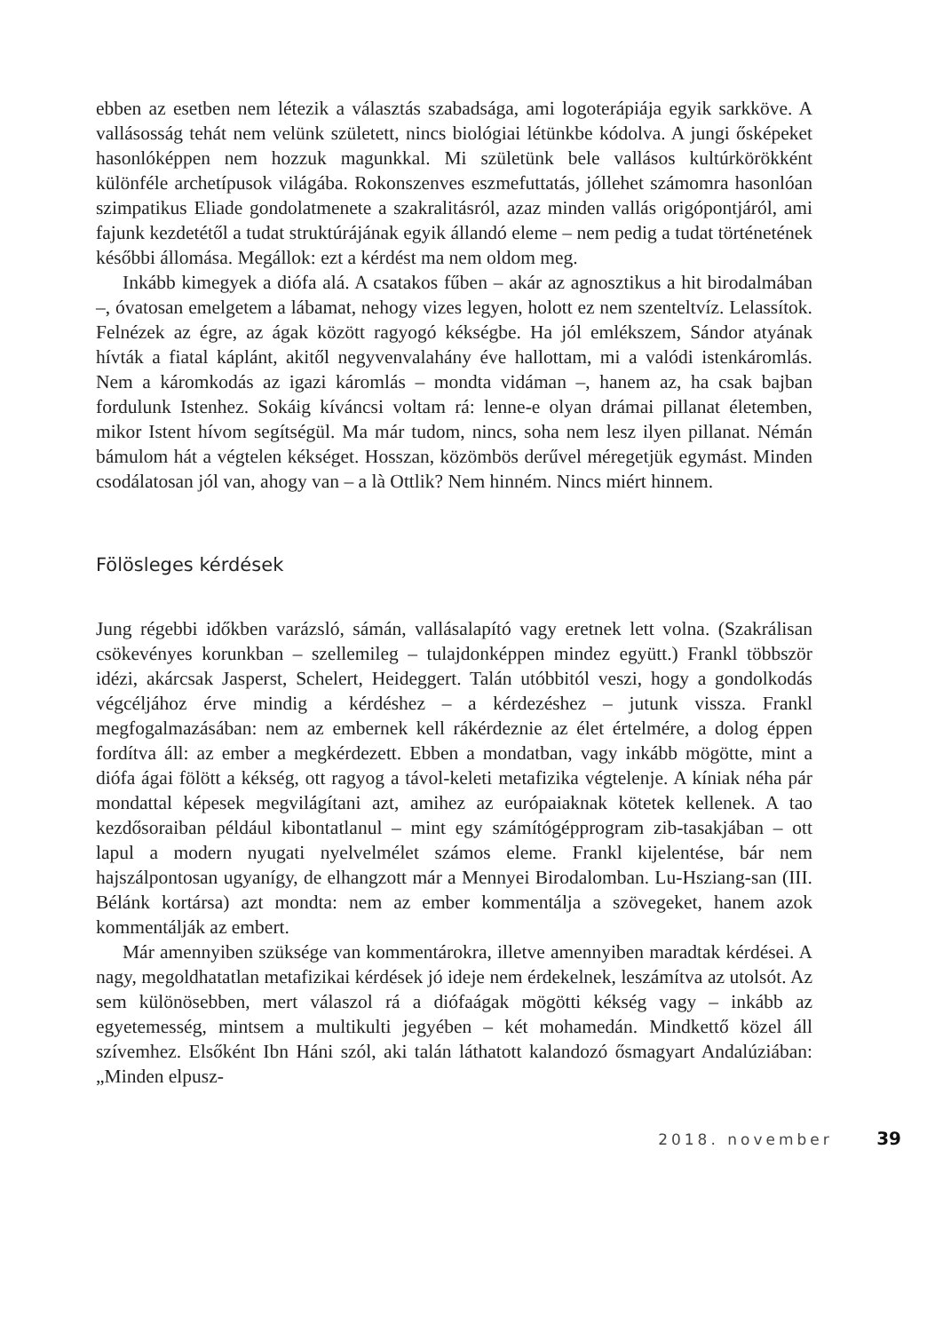ebben az esetben nem létezik a választás szabadsága, ami logoterápiája egyik sarkköve. A vallásosság tehát nem velünk született, nincs biológiai létünkbe kódolva. A jungi ősképeket hasonlóképpen nem hozzuk magunkkal. Mi születünk bele vallásos kultúrkörökként különféle archetípusok világába. Rokonszenves eszmefuttatás, jóllehet számomra hasonlóan szimpatikus Eliade gondolatmenete a szakralitásról, azaz minden vallás origópontjáról, ami fajunk kezdetétől a tudat struktúrájának egyik állandó eleme – nem pedig a tudat történetének későbbi állomása. Megállok: ezt a kérdést ma nem oldom meg.
Inkább kimegyek a diófa alá. A csatakos fűben – akár az agnosztikus a hit birodalmában –, óvatosan emelgetem a lábamat, nehogy vizes legyen, holott ez nem szenteltvíz. Lelassítok. Felnézek az égre, az ágak között ragyogó kékségbe. Ha jól emlékszem, Sándor atyának hívták a fiatal káplánt, akitől negyvenvalahány éve hallottam, mi a valódi istenkáromlás. Nem a káromkodás az igazi káromlás – mondta vidáman –, hanem az, ha csak bajban fordulunk Istenhez. Sokáig kíváncsi voltam rá: lenne-e olyan drámai pillanat életemben, mikor Istent hívom segítségül. Ma már tudom, nincs, soha nem lesz ilyen pillanat. Némán bámulom hát a végtelen kékséget. Hosszan, közömbös derűvel méregetjük egymást. Minden csodálatosan jól van, ahogy van – a là Ottlik? Nem hinném. Nincs miért hinnem.
Fölösleges kérdések
Jung régebbi időkben varázsló, sámán, vallásalapító vagy eretnek lett volna. (Szakrálisan csökevényes korunkban – szellemileg – tulajdonképpen mindez együtt.) Frankl többször idézi, akárcsak Jasperst, Schelert, Heideggert. Talán utóbbitól veszi, hogy a gondolkodás végcéljához érve mindig a kérdéshez – a kérdezéshez – jutunk vissza. Frankl megfogalmazásában: nem az embernek kell rákérdeznie az élet értelmére, a dolog éppen fordítva áll: az ember a megkérdezett. Ebben a mondatban, vagy inkább mögötte, mint a diófa ágai fölött a kékség, ott ragyog a távol-keleti metafizika végtelenje. A kíniak néha pár mondattal képesek megvilágítani azt, amihez az európaiaknak kötetek kellenek. A tao kezdősoraiban például kibontatlanul – mint egy számítógépprogram zib-tasakjában – ott lapul a modern nyugati nyelvelmélet számos eleme. Frankl kijelentése, bár nem hajszálpontosan ugyanígy, de elhangzott már a Mennyei Birodalomban. Lu-Hsziang-san (III. Bélánk kortársa) azt mondta: nem az ember kommentálja a szövegeket, hanem azok kommentálják az embert.
Már amennyiben szüksége van kommentárokra, illetve amennyiben maradtak kérdései. A nagy, megoldhatatlan metafizikai kérdések jó ideje nem érdekelnek, leszámítva az utolsót. Az sem különösebben, mert válaszol rá a diófaágak mögötti kékség vagy – inkább az egyetemesség, mintsem a multikulti jegyében – két mohamedán. Mindkettő közel áll szívemhez. Elsőként Ibn Háni szól, aki talán láthatott kalandozó ősmagyart Andalúziában: „Minden elpusz-
2018. november 39